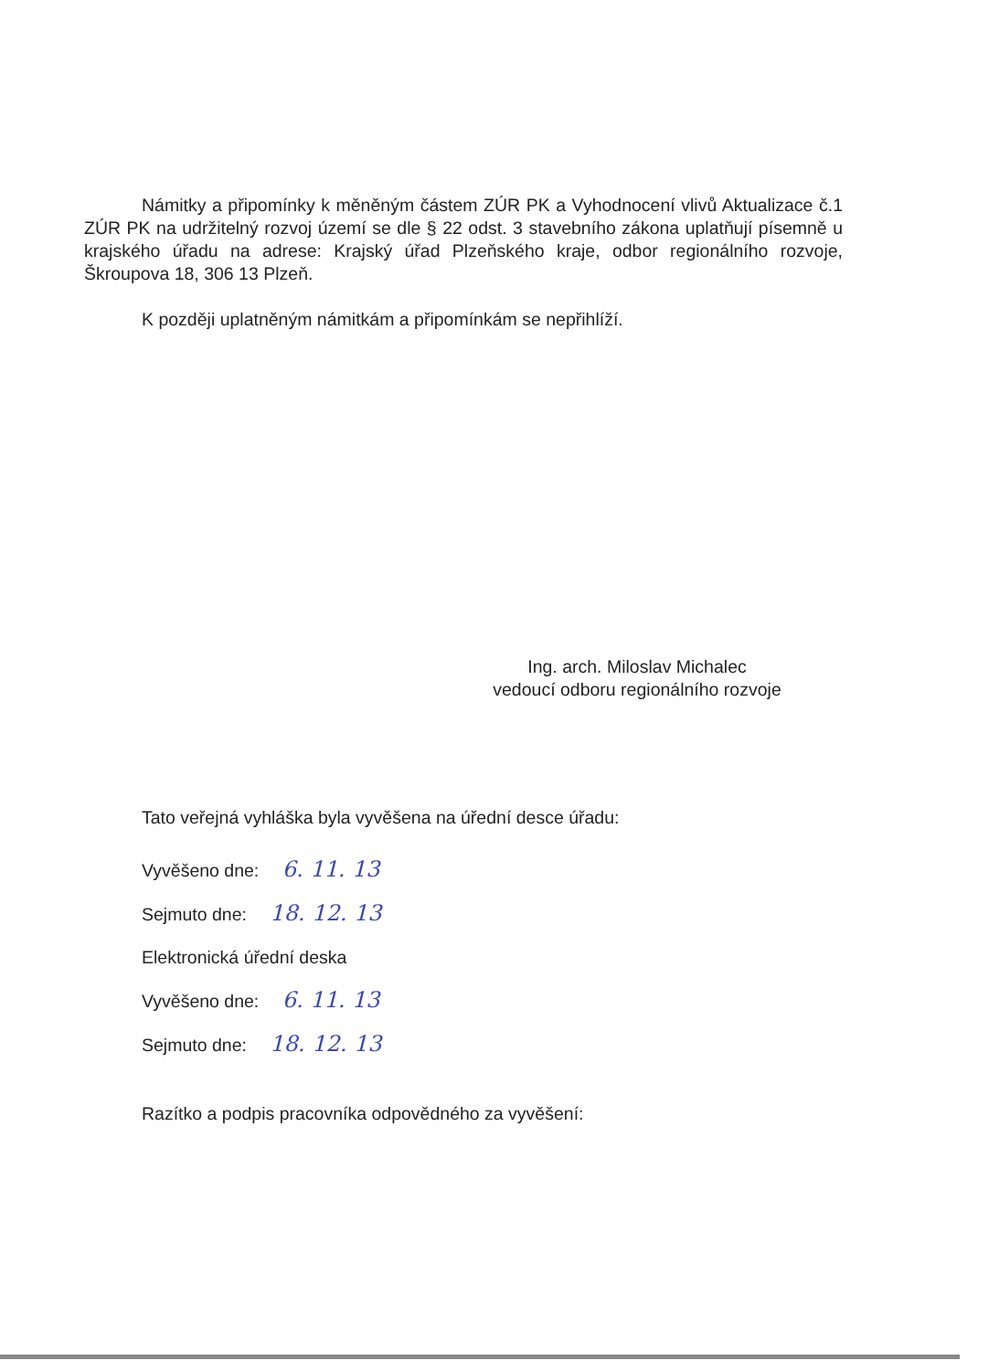Námitky a připomínky k měněným částem ZÚR PK a Vyhodnocení vlivů Aktualizace č.1 ZÚR PK na udržitelný rozvoj území se dle § 22 odst. 3 stavebního zákona uplatňují písemně u krajského úřadu na adrese: Krajský úřad Plzeňského kraje, odbor regionálního rozvoje, Škroupova 18, 306 13 Plzeň.
K později uplatněným námitkám a připomínkám se nepřihlíží.
Ing. arch. Miloslav Michalec
vedoucí odboru regionálního rozvoje
Tato veřejná vyhláška byla vyvěšena na úřední desce úřadu:
Vyvěšeno dne: 6. 11. 13
Sejmuto dne: 18. 12. 13
Elektronická úřední deska
Vyvěšeno dne: 6. 11. 13
Sejmuto dne: 18. 12. 13
Razítko a podpis pracovníka odpovědného za vyvěšení: